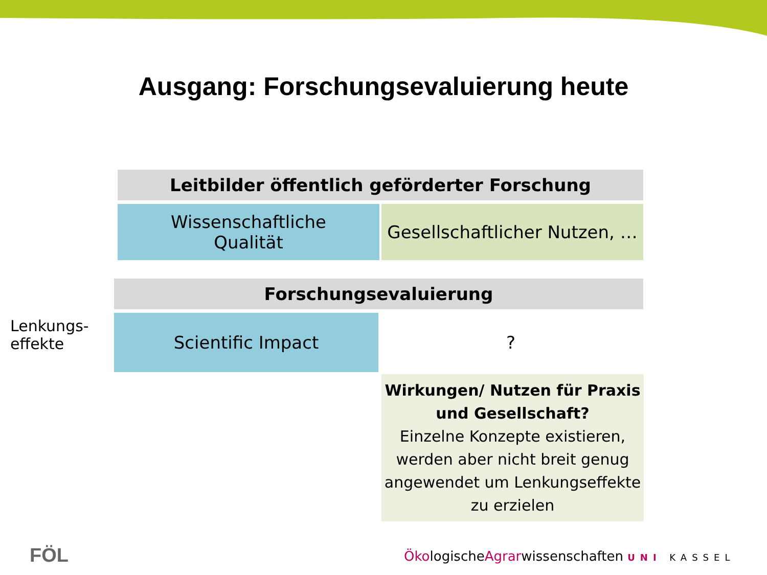Ausgang: Forschungsevaluierung heute
Leitbilder öffentlich geförderter Forschung
Wissenschaftliche
Qualität
Gesellschaftlicher Nutzen, …
Forschungsevaluierung
Scientific Impact ?
Lenkungs-
effekte
Wirkungen/ Nutzen für Praxis und Gesellschaft?
Einzelne Konzepte existieren, werden aber nicht breit genug angewendet um Lenkungseffekte zu erzielen
FÖL
ÖkologischeAgrarwissenschaften UNI KASSEL